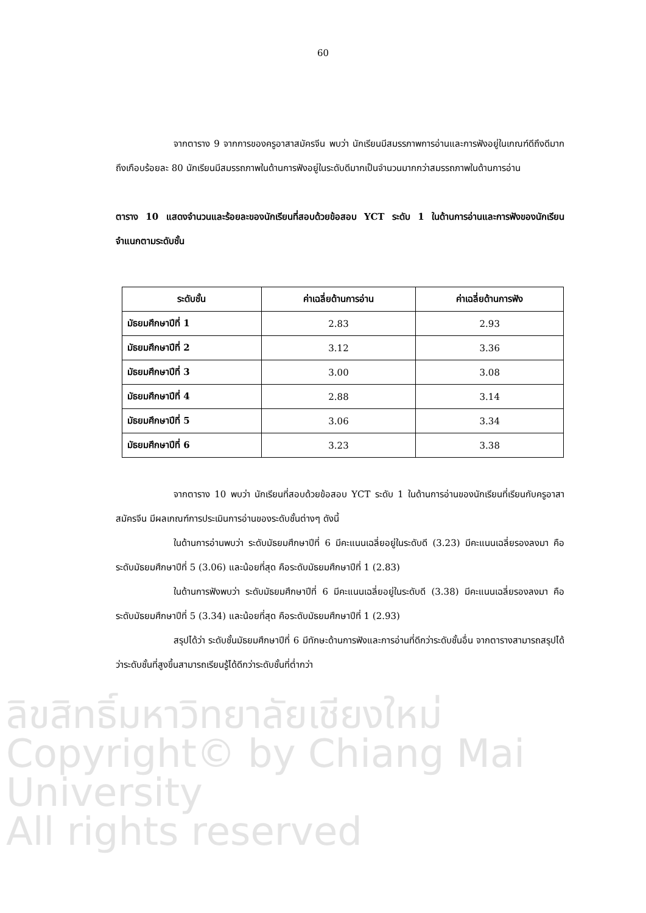60
จากตาราง 9 จากการของครูอาสาสมัครจีน พบว่า นักเรียนมีสมรรภาพการอ่านและการฟังอยู่ในเกณฑ์ดีถึงดีมาก ถึงเกือบร้อยละ 80 นักเรียนมีสมรรถภาพในด้านการฟังอยู่ในระดับดีมากเป็นจำนวนมากกว่าสมรรถภาพในด้านการอ่าน
ตาราง 10 แสดงจำนวนและร้อยละของนักเรียนที่สอบด้วยข้อสอบ YCT ระดับ 1 ในด้านการอ่านและการฟังของนักเรียน จำแนกตามระดับชั้น
| ระดับชั้น | ค่าเฉลี่ยด้านการอ่าน | ค่าเฉลี่ยด้านการฟัง |
| --- | --- | --- |
| มัธยมศึกษาปีที่ 1 | 2.83 | 2.93 |
| มัธยมศึกษาปีที่ 2 | 3.12 | 3.36 |
| มัธยมศึกษาปีที่ 3 | 3.00 | 3.08 |
| มัธยมศึกษาปีที่ 4 | 2.88 | 3.14 |
| มัธยมศึกษาปีที่ 5 | 3.06 | 3.34 |
| มัธยมศึกษาปีที่ 6 | 3.23 | 3.38 |
จากตาราง 10 พบว่า นักเรียนที่สอบด้วยข้อสอบ YCT ระดับ 1 ในด้านการอ่านของนักเรียนที่เรียนกับครูอาสาสมัครจีน มีผลเกณฑ์การประเมินการอ่านของระดับชั้นต่างๆ ดังนี้
ในด้านการอ่านพบว่า ระดับมัธยมศึกษาปีที่ 6 มีคะแนนเฉลี่ยอยู่ในระดับดี (3.23) มีคะแนนเฉลี่ยรองลงมา คือ ระดับมัธยมศึกษาปีที่ 5 (3.06) และน้อยที่สุด คือระดับมัธยมศึกษาปีที่ 1 (2.83)
ในด้านการฟังพบว่า ระดับมัธยมศึกษาปีที่ 6 มีคะแนนเฉลี่ยอยู่ในระดับดี (3.38) มีคะแนนเฉลี่ยรองลงมา คือ ระดับมัธยมศึกษาปีที่ 5 (3.34) และน้อยที่สุด คือระดับมัธยมศึกษาปีที่ 1 (2.93)
สรุปได้ว่า ระดับชั้นมัธยมศึกษาปีที่ 6 มีทักษะด้านการฟังและการอ่านที่ดีกว่าระดับชั้นอื่น จากตารางสามารถสรุปได้ว่าระดับชั้นที่สูงขึ้นสามารถเรียนรู้ได้ดีกว่าระดับชั้นที่ต่ำกว่า
ลิขสิทธิ์มหาวิทยาลัยเชียงใหม่
Copyright© by Chiang Mai University
All rights reserved